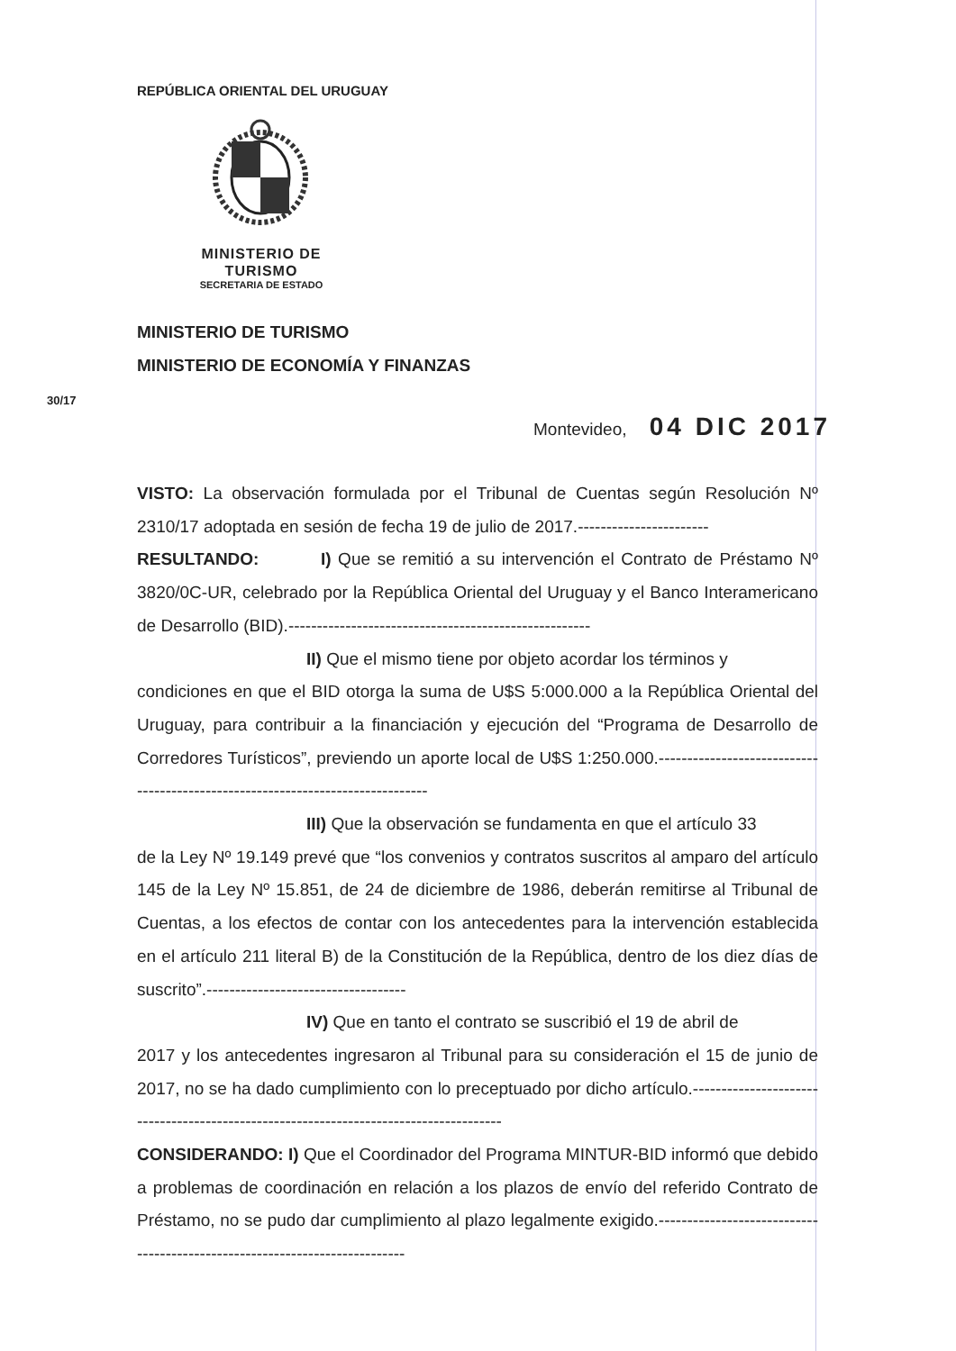REPÚBLICA ORIENTAL DEL URUGUAY
MINISTERIO DE
TURISMO
SECRETARIA DE ESTADO
MINISTERIO DE TURISMO
MINISTERIO DE ECONOMÍA Y FINANZAS
30/17
Montevideo, 04 DIC 2017
VISTO: La observación formulada por el Tribunal de Cuentas según Resolución Nº 2310/17 adoptada en sesión de fecha 19 de julio de 2017.-----------------------
RESULTANDO: I) Que se remitió a su intervención el Contrato de Préstamo Nº 3820/0C-UR, celebrado por la República Oriental del Uruguay y el Banco Interamericano de Desarrollo (BID).-----------------------------------------------------
II) Que el mismo tiene por objeto acordar los términos y
condiciones en que el BID otorga la suma de U$S 5:000.000 a la República Oriental del Uruguay, para contribuir a la financiación y ejecución del “Programa de Desarrollo de Corredores Turísticos”, previendo un aporte local de U$S 1:250.000.-------------------------------------------------------------------------------
III) Que la observación se fundamenta en que el artículo 33
de la Ley Nº 19.149 prevé que “los convenios y contratos suscritos al amparo del artículo 145 de la Ley Nº 15.851, de 24 de diciembre de 1986, deberán remitirse al Tribunal de Cuentas, a los efectos de contar con los antecedentes para la intervención establecida en el artículo 211 literal B) de la Constitución de la República, dentro de los diez días de suscrito”.-----------------------------------
IV) Que en tanto el contrato se suscribió el 19 de abril de
2017 y los antecedentes ingresaron al Tribunal para su consideración el 15 de junio de 2017, no se ha dado cumplimiento con lo preceptuado por dicho artículo.--------------------------------------------------------------------------------------
CONSIDERANDO: I) Que el Coordinador del Programa MINTUR-BID informó que debido a problemas de coordinación en relación a los plazos de envío del referido Contrato de Préstamo, no se pudo dar cumplimiento al plazo legalmente exigido.---------------------------------------------------------------------------